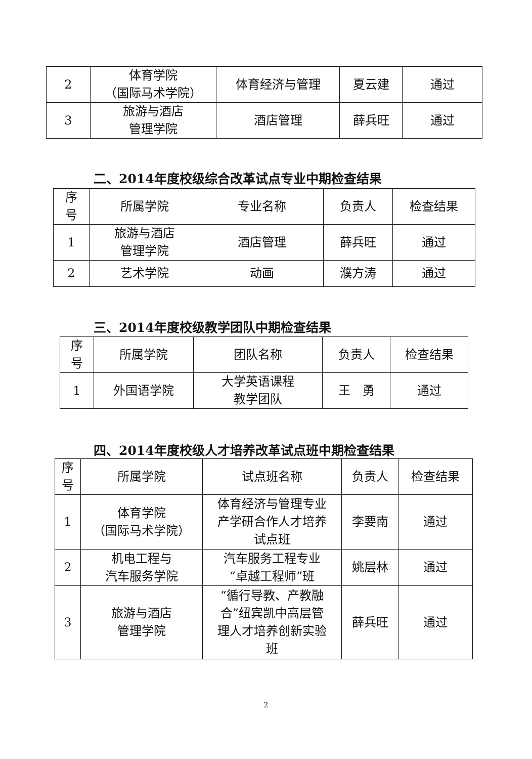| 2 | 体育学院 （国际马术学院） | 体育经济与管理 | 夏云建 | 通过 |
| 3 | 旅游与酒店 管理学院 | 酒店管理 | 薛兵旺 | 通过 |
二、2014年度校级综合改革试点专业中期检查结果
| 序 号 | 所属学院 | 专业名称 | 负责人 | 检查结果 |
| --- | --- | --- | --- | --- |
| 1 | 旅游与酒店 管理学院 | 酒店管理 | 薛兵旺 | 通过 |
| 2 | 艺术学院 | 动画 | 濮方涛 | 通过 |
三、2014年度校级教学团队中期检查结果
| 序 号 | 所属学院 | 团队名称 | 负责人 | 检查结果 |
| --- | --- | --- | --- | --- |
| 1 | 外国语学院 | 大学英语课程 教学团队 | 王 勇 | 通过 |
四、2014年度校级人才培养改革试点班中期检查结果
| 序 号 | 所属学院 | 试点班名称 | 负责人 | 检查结果 |
| --- | --- | --- | --- | --- |
| 1 | 体育学院 （国际马术学院） | 体育经济与管理专业 产学研合作人才培养 试点班 | 李要南 | 通过 |
| 2 | 机电工程与 汽车服务学院 | 汽车服务工程专业 “卓越工程师”班 | 姚层林 | 通过 |
| 3 | 旅游与酒店 管理学院 | “循行导教、产教融 合”纽宾凯中高层管 理人才培养创新实验 班 | 薛兵旺 | 通过 |
2